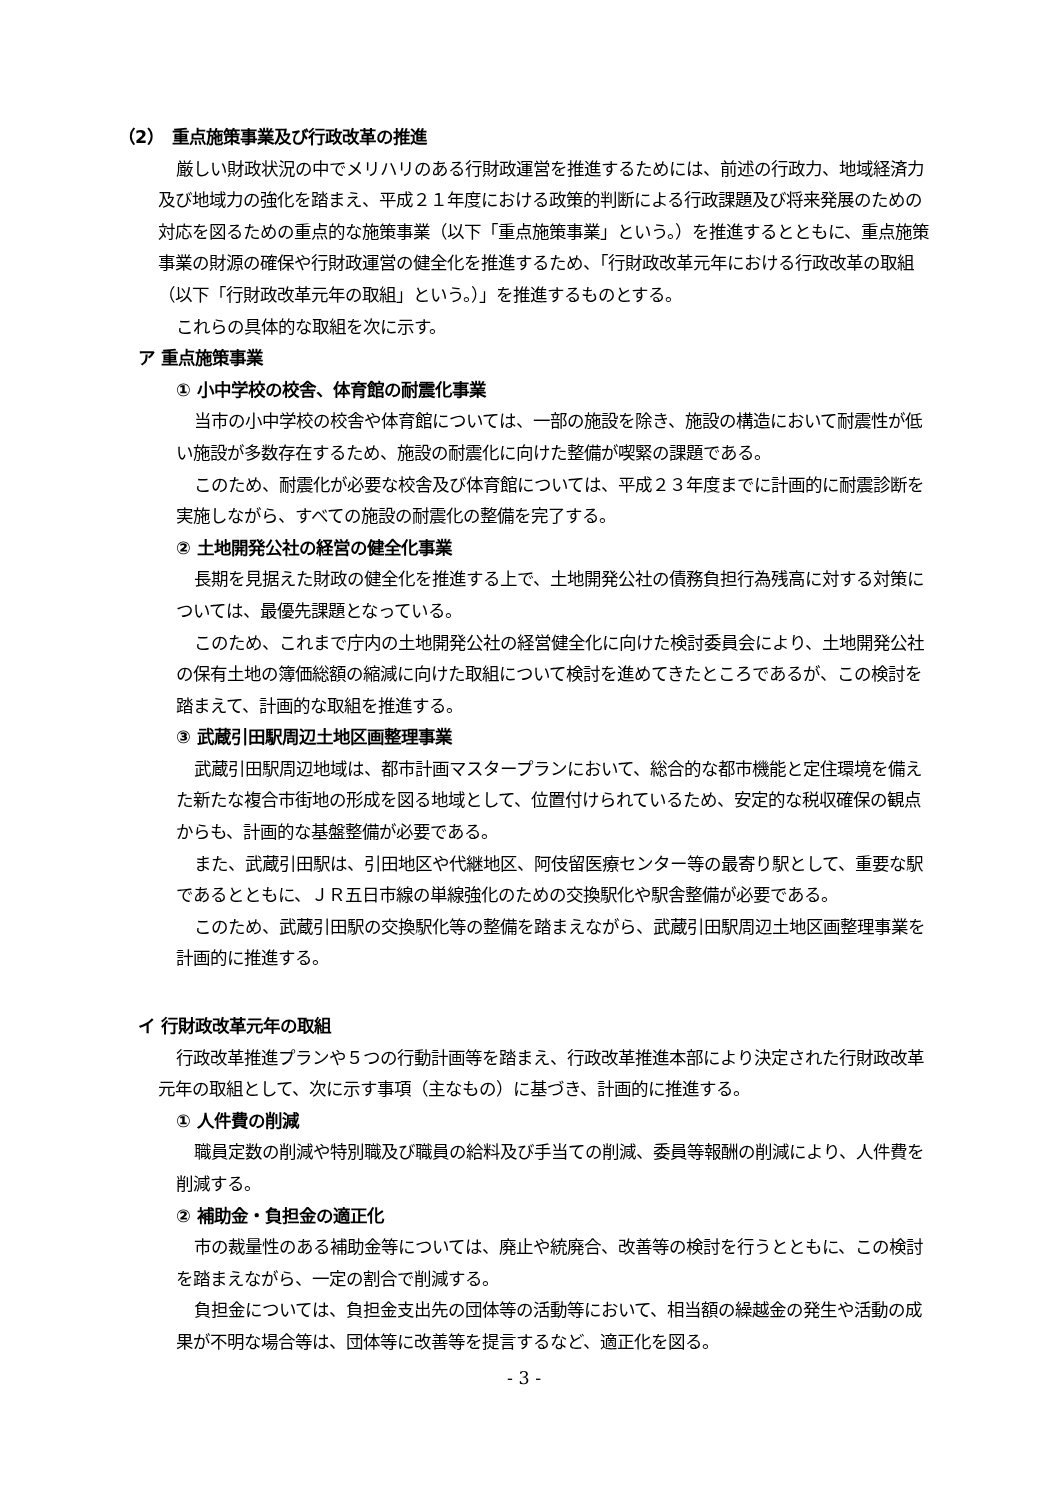（2）　重点施策事業及び行政改革の推進
厳しい財政状況の中でメリハリのある行財政運営を推進するためには、前述の行政力、地域経済力及び地域力の強化を踏まえ、平成２１年度における政策的判断による行政課題及び将来発展のための対応を図るための重点的な施策事業（以下「重点施策事業」という。）を推進するとともに、重点施策事業の財源の確保や行財政運営の健全化を推進するため、「行財政改革元年における行政改革の取組（以下「行財政改革元年の取組」という。）」を推進するものとする。
これらの具体的な取組を次に示す。
ア 重点施策事業
① 小中学校の校舎、体育館の耐震化事業
当市の小中学校の校舎や体育館については、一部の施設を除き、施設の構造において耐震性が低い施設が多数存在するため、施設の耐震化に向けた整備が喫緊の課題である。
このため、耐震化が必要な校舎及び体育館については、平成２３年度までに計画的に耐震診断を実施しながら、すべての施設の耐震化の整備を完了する。
② 土地開発公社の経営の健全化事業
長期を見据えた財政の健全化を推進する上で、土地開発公社の債務負担行為残高に対する対策については、最優先課題となっている。
このため、これまで庁内の土地開発公社の経営健全化に向けた検討委員会により、土地開発公社の保有土地の簿価総額の縮減に向けた取組について検討を進めてきたところであるが、この検討を踏まえて、計画的な取組を推進する。
③ 武蔵引田駅周辺土地区画整理事業
武蔵引田駅周辺地域は、都市計画マスタープランにおいて、総合的な都市機能と定住環境を備えた新たな複合市街地の形成を図る地域として、位置付けられているため、安定的な税収確保の観点からも、計画的な基盤整備が必要である。
また、武蔵引田駅は、引田地区や代継地区、阿伎留医療センター等の最寄り駅として、重要な駅であるとともに、ＪＲ五日市線の単線強化のための交換駅化や駅舎整備が必要である。
このため、武蔵引田駅の交換駅化等の整備を踏まえながら、武蔵引田駅周辺土地区画整理事業を計画的に推進する。
イ 行財政改革元年の取組
行政改革推進プランや５つの行動計画等を踏まえ、行政改革推進本部により決定された行財政改革元年の取組として、次に示す事項（主なもの）に基づき、計画的に推進する。
① 人件費の削減
職員定数の削減や特別職及び職員の給料及び手当ての削減、委員等報酬の削減により、人件費を削減する。
② 補助金・負担金の適正化
市の裁量性のある補助金等については、廃止や統廃合、改善等の検討を行うとともに、この検討を踏まえながら、一定の割合で削減する。
負担金については、負担金支出先の団体等の活動等において、相当額の繰越金の発生や活動の成果が不明な場合等は、団体等に改善等を提言するなど、適正化を図る。
- 3 -